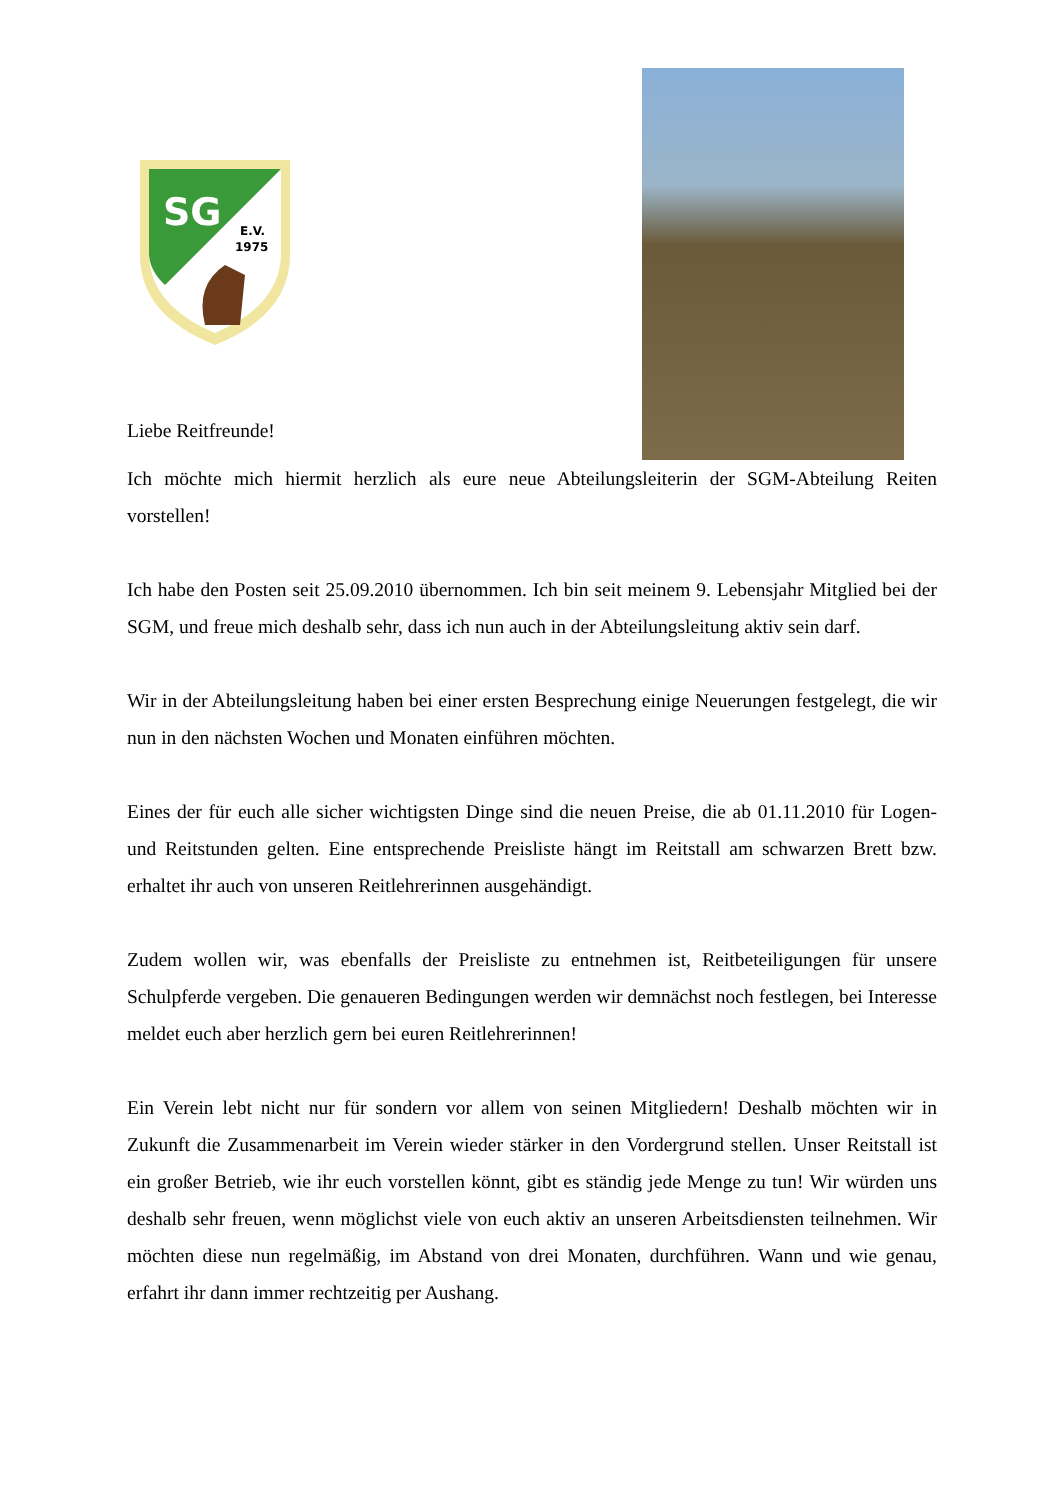SG
E.V.
1975
Liebe Reitfreunde!
Ich möchte mich hiermit herzlich als eure neue Abteilungsleiterin der SGM-Abteilung Reiten vorstellen!
Ich habe den Posten seit 25.09.2010 übernommen. Ich bin seit meinem 9. Lebensjahr Mitglied bei der SGM, und freue mich deshalb sehr, dass ich nun auch in der Abteilungsleitung aktiv sein darf.
Wir in der Abteilungsleitung haben bei einer ersten Besprechung einige Neuerungen festgelegt, die wir nun in den nächsten Wochen und Monaten einführen möchten.
Eines der für euch alle sicher wichtigsten Dinge sind die neuen Preise, die ab 01.11.2010 für Logen- und Reitstunden gelten. Eine entsprechende Preisliste hängt im Reitstall am schwarzen Brett bzw. erhaltet ihr auch von unseren Reitlehrerinnen ausgehändigt.
Zudem wollen wir, was ebenfalls der Preisliste zu entnehmen ist, Reitbeteiligungen für unsere Schulpferde vergeben. Die genaueren Bedingungen werden wir demnächst noch festlegen, bei Interesse meldet euch aber herzlich gern bei euren Reitlehrerinnen!
Ein Verein lebt nicht nur für sondern vor allem von seinen Mitgliedern! Deshalb möchten wir in Zukunft die Zusammenarbeit im Verein wieder stärker in den Vordergrund stellen. Unser Reitstall ist ein großer Betrieb, wie ihr euch vorstellen könnt, gibt es ständig jede Menge zu tun! Wir würden uns deshalb sehr freuen, wenn möglichst viele von euch aktiv an unseren Arbeitsdiensten teilnehmen. Wir möchten diese nun regelmäßig, im Abstand von drei Monaten, durchführen. Wann und wie genau, erfahrt ihr dann immer rechtzeitig per Aushang.